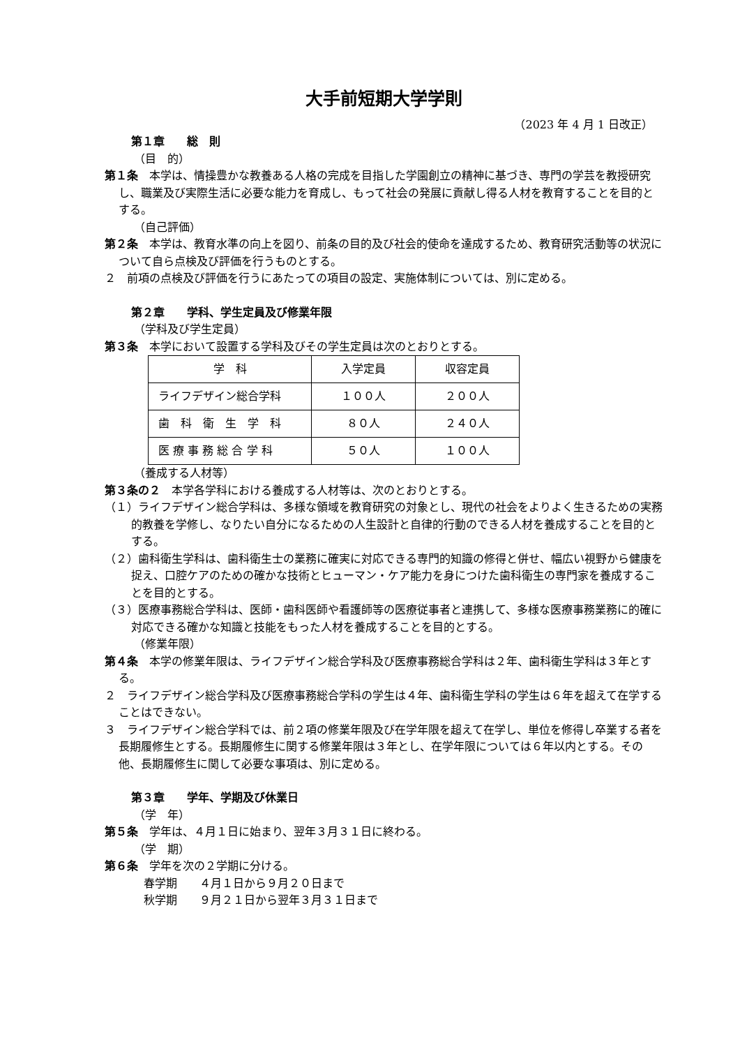大手前短期大学学則
（2023 年 4 月 1 日改正）
第１章　　総　則
（目　的）
第１条　本学は、情操豊かな教養ある人格の完成を目指した学園創立の精神に基づき、専門の学芸を教授研究し、職業及び実際生活に必要な能力を育成し、もって社会の発展に貢献し得る人材を教育することを目的とする。
（自己評価）
第２条　本学は、教育水準の向上を図り、前条の目的及び社会的使命を達成するため、教育研究活動等の状況について自ら点検及び評価を行うものとする。
２　前項の点検及び評価を行うにあたっての項目の設定、実施体制については、別に定める。
第２章　　学科、学生定員及び修業年限
（学科及び学生定員）
第３条　本学において設置する学科及びその学生定員は次のとおりとする。
| 学 科 | 入学定員 | 収容定員 |
| --- | --- | --- |
| ライフデザイン総合学科 | １００人 | ２００人 |
| 歯 科 衛 生 学 科 | ８０人 | ２４０人 |
| 医 療 事 務 総 合 学 科 | ５０人 | １００人 |
（養成する人材等）
第３条の２　本学各学科における養成する人材等は、次のとおりとする。
（１）ライフデザイン総合学科は、多様な領域を教育研究の対象とし、現代の社会をよりよく生きるための実務的教養を学修し、なりたい自分になるための人生設計と自律的行動のできる人材を養成することを目的とする。
（２）歯科衛生学科は、歯科衛生士の業務に確実に対応できる専門的知識の修得と併せ、幅広い視野から健康を捉え、口腔ケアのための確かな技術とヒューマン・ケア能力を身につけた歯科衛生の専門家を養成することを目的とする。
（３）医療事務総合学科は、医師・歯科医師や看護師等の医療従事者と連携して、多様な医療事務業務に的確に対応できる確かな知識と技能をもった人材を養成することを目的とする。
（修業年限）
第４条　本学の修業年限は、ライフデザイン総合学科及び医療事務総合学科は２年、歯科衛生学科は３年とする。
２　ライフデザイン総合学科及び医療事務総合学科の学生は４年、歯科衛生学科の学生は６年を超えて在学することはできない。
３　ライフデザイン総合学科では、前２項の修業年限及び在学年限を超えて在学し、単位を修得し卒業する者を長期履修生とする。長期履修生に関する修業年限は３年とし、在学年限については６年以内とする。その他、長期履修生に関して必要な事項は、別に定める。
第３章　　学年、学期及び休業日
（学　年）
第５条　学年は、４月１日に始まり、翌年３月３１日に終わる。
（学　期）
第６条　学年を次の２学期に分ける。
春学期　　４月１日から９月２０日まで
秋学期　　９月２１日から翌年３月３１日まで